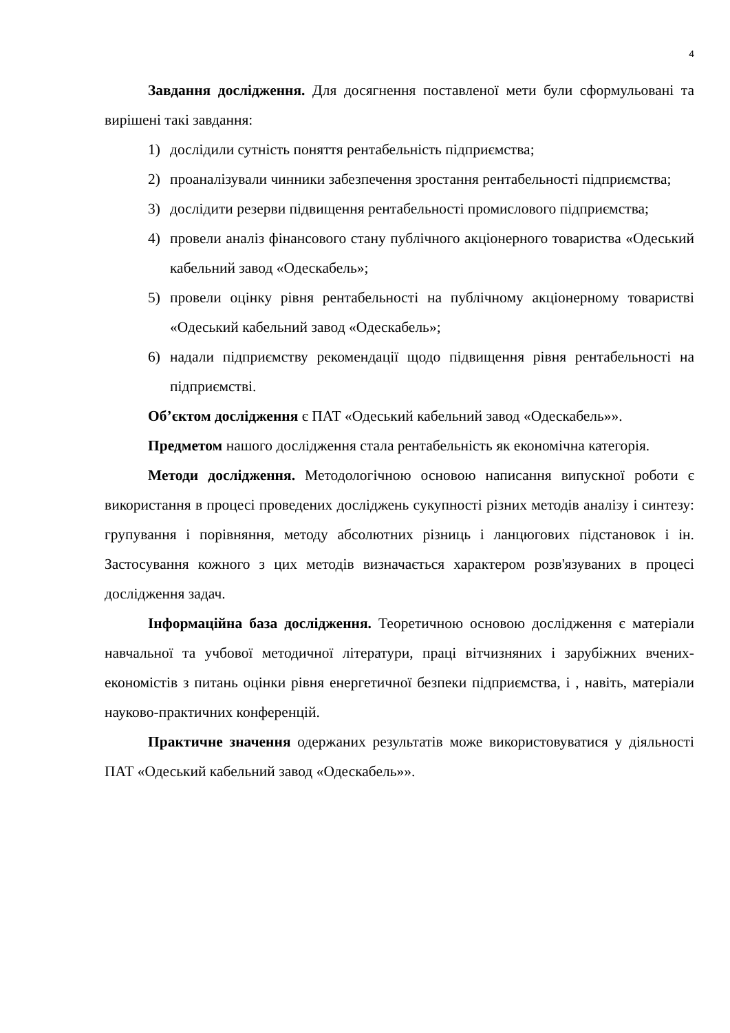4
Завдання дослідження. Для досягнення поставленої мети були сформульовані та вирішені такі завдання:
1) дослідили сутність поняття рентабельність підприємства;
2) проаналізували чинники забезпечення зростання рентабельності підприємства;
3) дослідити резерви підвищення рентабельності промислового підприємства;
4) провели аналіз фінансового стану публічного акціонерного товариства «Одеський кабельний завод «Одескабель»;
5) провели оцінку рівня рентабельності на публічному акціонерному товаристві «Одеський кабельний завод «Одескабель»;
6) надали підприємству рекомендації щодо підвищення рівня рентабельності на підприємстві.
Об’єктом дослідження є ПАТ «Одеський кабельний завод «Одескабель»».
Предметом нашого дослідження стала рентабельність як економічна категорія.
Методи дослідження. Методологічною основою написання випускної роботи є використання в процесі проведених досліджень сукупності різних методів аналізу і синтезу: групування і порівняння, методу абсолютних різниць і ланцюгових підстановок і ін. Застосування кожного з цих методів визначається характером розв'язуваних в процесі дослідження задач.
Інформаційна база дослідження. Теоретичною основою дослідження є матеріали навчальної та учбової методичної літератури, праці вітчизняних і зарубіжних вчених-економістів з питань оцінки рівня енергетичної безпеки підприємства, і , навіть, матеріали науково-практичних конференцій.
Практичне значення одержаних результатів може використовуватися у діяльності ПАТ «Одеський кабельний завод «Одескабель»».